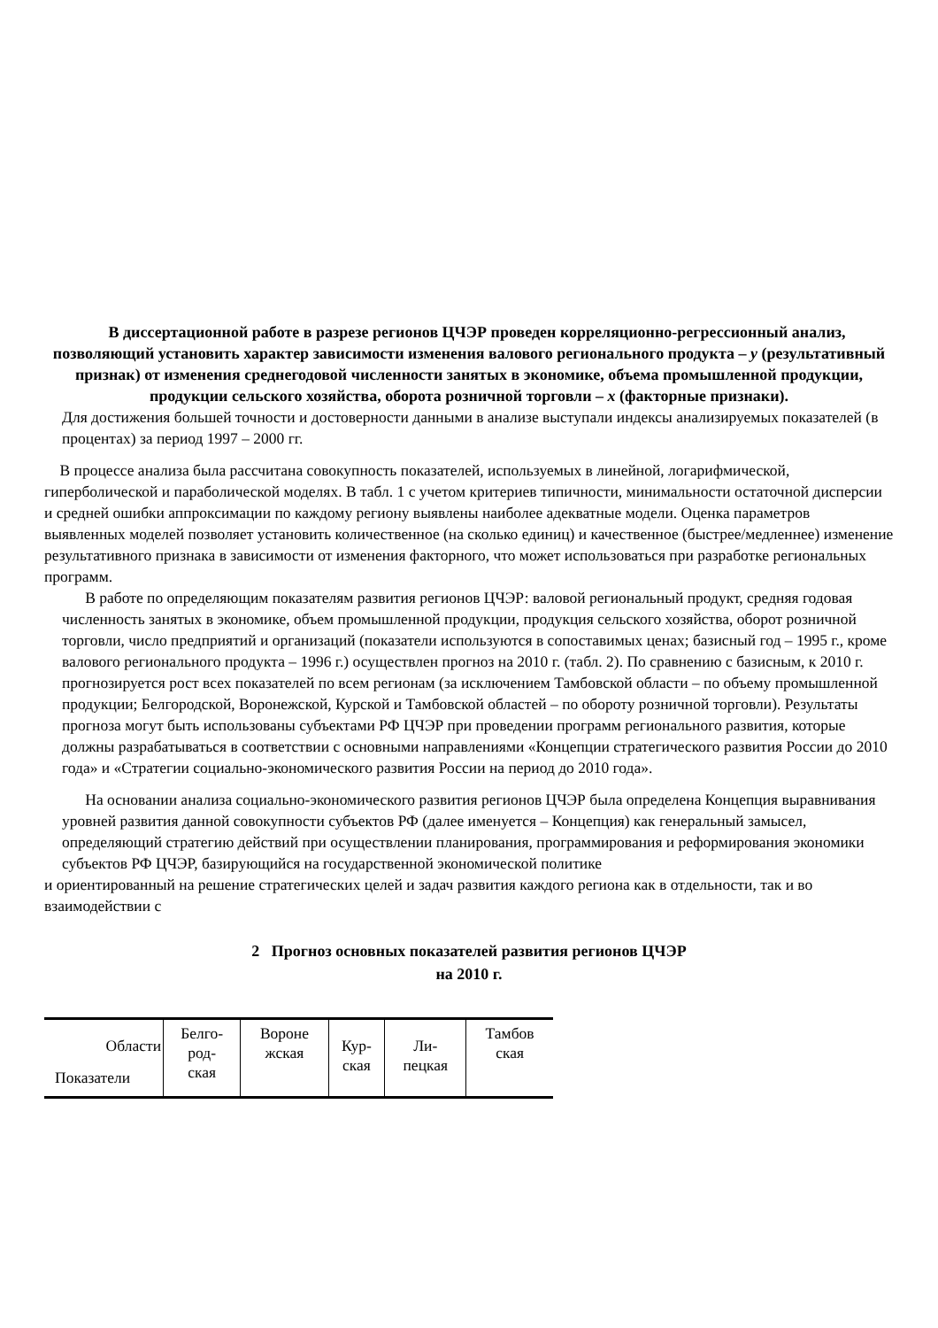В диссертационной работе в разрезе регионов ЦЧЭР проведен корреляционно-регрессионный анализ, позволяющий установить характер зависимости изменения валового регионального продукта – y (результативный признак) от изменения среднегодовой численности занятых в экономике, объема промышленной продукции, продукции сельского хозяйства, оборота розничной торговли – x (факторные признаки).
Для достижения большей точности и достоверности данными в анализе выступали индексы анализируемых показателей (в процентах) за период 1997 – 2000 гг.
В процессе анализа была рассчитана совокупность показателей, используемых в линейной, логарифмической, гиперболической и параболической моделях. В табл. 1 с учетом критериев типичности, минимальности остаточной дисперсии и средней ошибки аппроксимации по каждому региону выявлены наиболее адекватные модели. Оценка параметров выявленных моделей позволяет установить количественное (на сколько единиц) и качественное (быстрее/медленнее) изменение результативного признака в зависимости от изменения факторного, что может использоваться при разработке региональных программ.
В работе по определяющим показателям развития регионов ЦЧЭР: валовой региональный продукт, средняя годовая численность занятых в экономике, объем промышленной продукции, продукция сельского хозяйства, оборот розничной торговли, число предприятий и организаций (показатели используются в сопоставимых ценах; базисный год – 1995 г., кроме валового регионального продукта – 1996 г.) осуществлен прогноз на 2010 г. (табл. 2). По сравнению с базисным, к 2010 г. прогнозируется рост всех показателей по всем регионам (за исключением Тамбовской области – по объему промышленной продукции; Белгородской, Воронежской, Курской и Тамбовской областей – по обороту розничной торговли). Результаты прогноза могут быть использованы субъектами РФ ЦЧЭР при проведении программ регионального развития, которые должны разрабатываться в соответствии с основными направлениями «Концепции стратегического развития России до 2010 года» и «Стратегии социально-экономического развития России на период до 2010 года».
На основании анализа социально-экономического развития регионов ЦЧЭР была определена Концепция выравнивания уровней развития данной совокупности субъектов РФ (далее именуется – Концепция) как генеральный замысел, определяющий стратегию действий при осуществлении планирования, программирования и реформирования экономики субъектов РФ ЦЧЭР, базирующийся на государственной экономической политике
и ориентированный на решение стратегических целей и задач развития каждого региона как в отдельности, так и во взаимодействии с
2 Прогноз основных показателей развития регионов ЦЧЭР
на 2010 г.
| Области Показатели | Белго- род- ская | Вороне жская | Кур- ская | Ли- пецкая | Тамбов ская |